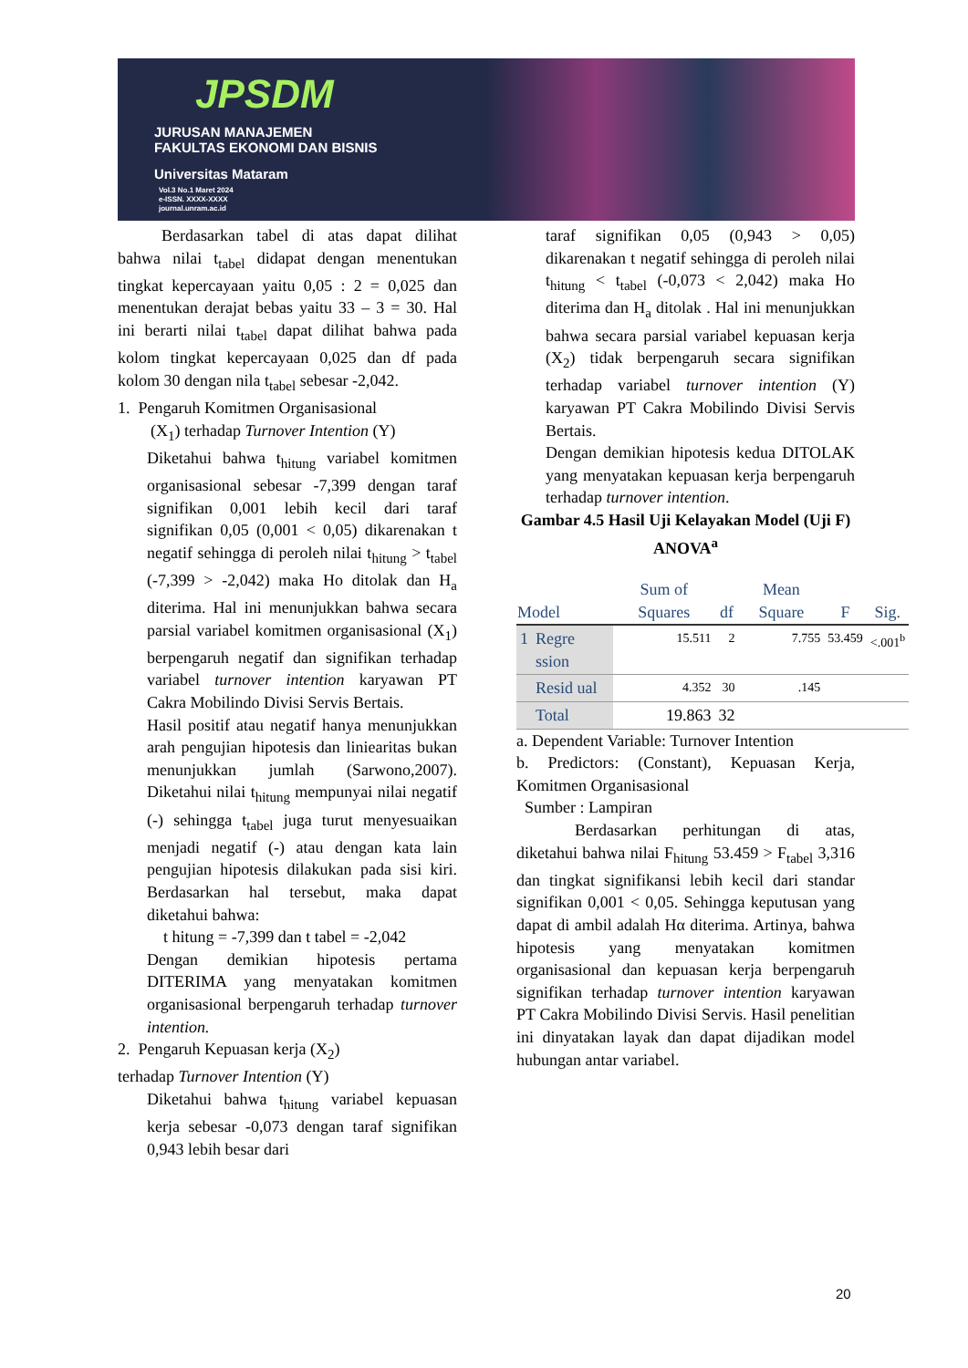JPSDM
JURUSAN MANAJEMEN
FAKULTAS EKONOMI DAN BISNIS
Universitas Mataram
Vol.3 No.1 Maret 2024
e-ISSN. XXXX-XXXX
journal.unram.ac.id
Berdasarkan tabel di atas dapat dilihat bahwa nilai t<sub>tabel</sub> didapat dengan menentukan tingkat kepercayaan yaitu 0,05 : 2 = 0,025 dan menentukan derajat bebas yaitu 33 – 3 = 30. Hal ini berarti nilai t<sub>tabel</sub> dapat dilihat bahwa pada kolom tingkat kepercayaan 0,025 dan df pada kolom 30 dengan nila t<sub>tabel</sub> sebesar -2,042.
1. Pengaruh Komitmen Organisasional
(X<sub>1</sub>) terhadap Turnover Intention (Y)
Diketahui bahwa t<sub>hitung</sub> variabel komitmen organisasional sebesar -7,399 dengan taraf signifikan 0,001 lebih kecil dari taraf signifikan 0,05 (0,001 < 0,05) dikarenakan t negatif sehingga di peroleh nilai t<sub>hitung</sub> > t<sub>tabel</sub> (-7,399 > -2,042) maka Ho ditolak dan H<sub>a</sub> diterima. Hal ini menunjukkan bahwa secara parsial variabel komitmen organisasional (X<sub>1</sub>) berpengaruh negatif dan signifikan terhadap variabel turnover intention karyawan PT Cakra Mobilindo Divisi Servis Bertais.
Hasil positif atau negatif hanya menunjukkan arah pengujian hipotesis dan liniearitas bukan menunjukkan jumlah (Sarwono,2007). Diketahui nilai t<sub>hitung</sub> mempunyai nilai negatif (-) sehingga t<sub>tabel</sub> juga turut menyesuaikan menjadi negatif (-) atau dengan kata lain pengujian hipotesis dilakukan pada sisi kiri. Berdasarkan hal tersebut, maka dapat diketahui bahwa:
t hitung = -7,399 dan t tabel = -2,042
Dengan demikian hipotesis pertama DITERIMA yang menyatakan komitmen organisasional berpengaruh terhadap turnover intention.
2. Pengaruh Kepuasan kerja (X<sub>2</sub>)
terhadap Turnover Intention (Y)
Diketahui bahwa t<sub>hitung</sub> variabel kepuasan kerja sebesar -0,073 dengan taraf signifikan 0,943 lebih besar dari
taraf signifikan 0,05 (0,943 > 0,05) dikarenakan t negatif sehingga di peroleh nilai t<sub>hitung</sub> < t<sub>tabel</sub> (-0,073 < 2,042) maka Ho diterima dan H<sub>a</sub> ditolak . Hal ini menunjukkan bahwa secara parsial variabel kepuasan kerja (X<sub>2</sub>) tidak berpengaruh secara signifikan terhadap variabel turnover intention (Y) karyawan PT Cakra Mobilindo Divisi Servis Bertais.
Dengan demikian hipotesis kedua DITOLAK yang menyatakan kepuasan kerja berpengaruh terhadap turnover intention.
Gambar 4.5 Hasil Uji Kelayakan Model (Uji F)
ANOVA<sup>a</sup>
| Model | | Sum of Squares | df | Mean Square | F | Sig. |
| --- | --- | --- | --- | --- | --- | --- |
| 1 | Regre ssion | 15.511 | 2 | 7.755 | 53.459 | <.001<sup>b</sup> |
| | Resid ual | 4.352 | 30 | .145 | | |
| | Total | 19.863 | 32 | | | |
a. Dependent Variable: Turnover Intention
b. Predictors: (Constant), Kepuasan Kerja, Komitmen Organisasional
Sumber : Lampiran
Berdasarkan perhitungan di atas, diketahui bahwa nilai F<sub>hitung</sub> 53.459 > F<sub>tabel</sub> 3,316 dan tingkat signifikansi lebih kecil dari standar signifikan 0,001 < 0,05. Sehingga keputusan yang dapat di ambil adalah Hα diterima. Artinya, bahwa hipotesis yang menyatakan komitmen organisasional dan kepuasan kerja berpengaruh signifikan terhadap turnover intention karyawan PT Cakra Mobilindo Divisi Servis. Hasil penelitian ini dinyatakan layak dan dapat dijadikan model hubungan antar variabel.
20